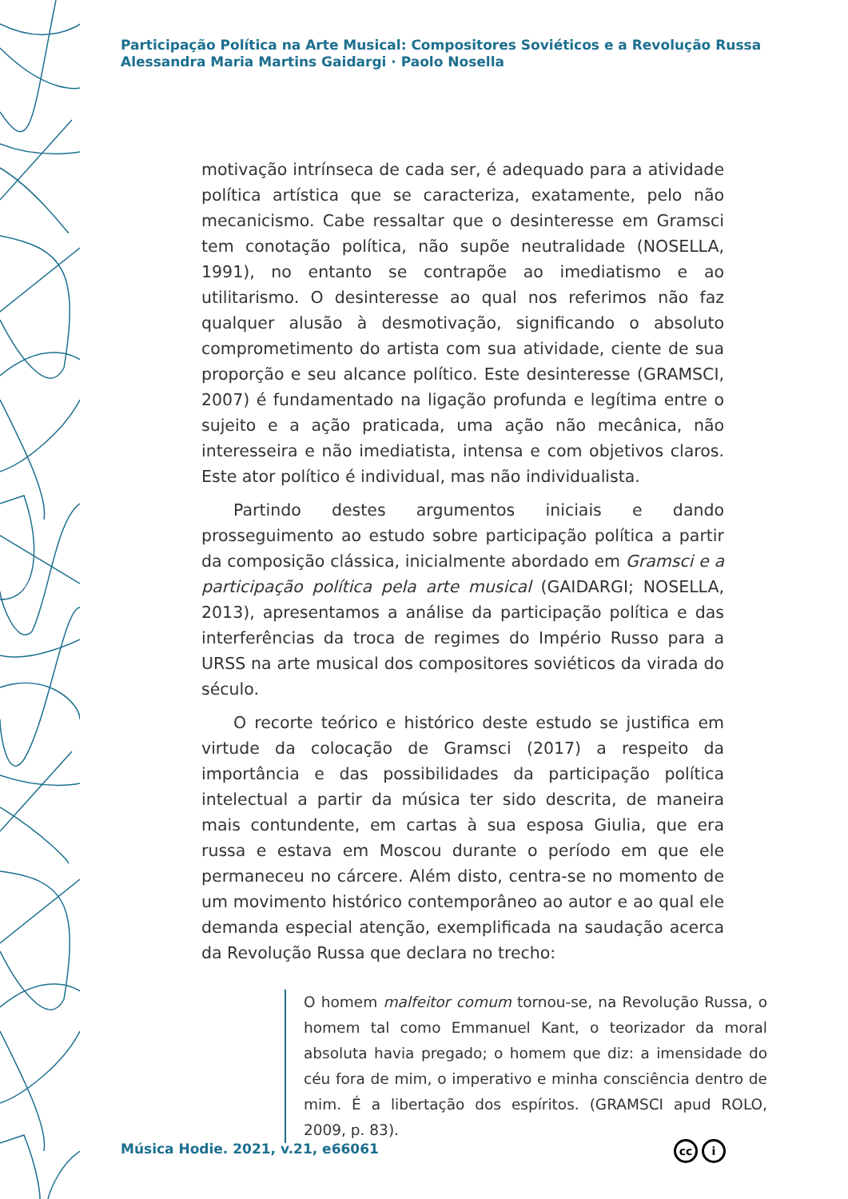Participação Política na Arte Musical: Compositores Soviéticos e a Revolução Russa
Alessandra Maria Martins Gaidargi · Paolo Nosella
motivação intrínseca de cada ser, é adequado para a atividade política artística que se caracteriza, exatamente, pelo não mecanicismo. Cabe ressaltar que o desinteresse em Gramsci tem conotação política, não supõe neutralidade (NOSELLA, 1991), no entanto se contrapõe ao imediatismo e ao utilitarismo. O desinteresse ao qual nos referimos não faz qualquer alusão à desmotivação, significando o absoluto comprometimento do artista com sua atividade, ciente de sua proporção e seu alcance político. Este desinteresse (GRAMSCI, 2007) é fundamentado na ligação profunda e legítima entre o sujeito e a ação praticada, uma ação não mecânica, não interesseira e não imediatista, intensa e com objetivos claros. Este ator político é individual, mas não individualista.
Partindo destes argumentos iniciais e dando prosseguimento ao estudo sobre participação política a partir da composição clássica, inicialmente abordado em Gramsci e a participação política pela arte musical (GAIDARGI; NOSELLA, 2013), apresentamos a análise da participação política e das interferências da troca de regimes do Império Russo para a URSS na arte musical dos compositores soviéticos da virada do século.
O recorte teórico e histórico deste estudo se justifica em virtude da colocação de Gramsci (2017) a respeito da importância e das possibilidades da participação política intelectual a partir da música ter sido descrita, de maneira mais contundente, em cartas à sua esposa Giulia, que era russa e estava em Moscou durante o período em que ele permaneceu no cárcere. Além disto, centra-se no momento de um movimento histórico contemporâneo ao autor e ao qual ele demanda especial atenção, exemplificada na saudação acerca da Revolução Russa que declara no trecho:
O homem malfeitor comum tornou-se, na Revolução Russa, o homem tal como Emmanuel Kant, o teorizador da moral absoluta havia pregado; o homem que diz: a imensidade do céu fora de mim, o imperativo e minha consciência dentro de mim. É a libertação dos espíritos. (GRAMSCI apud ROLO, 2009, p. 83).
Música Hodie. 2021, v.21, e66061
cc i